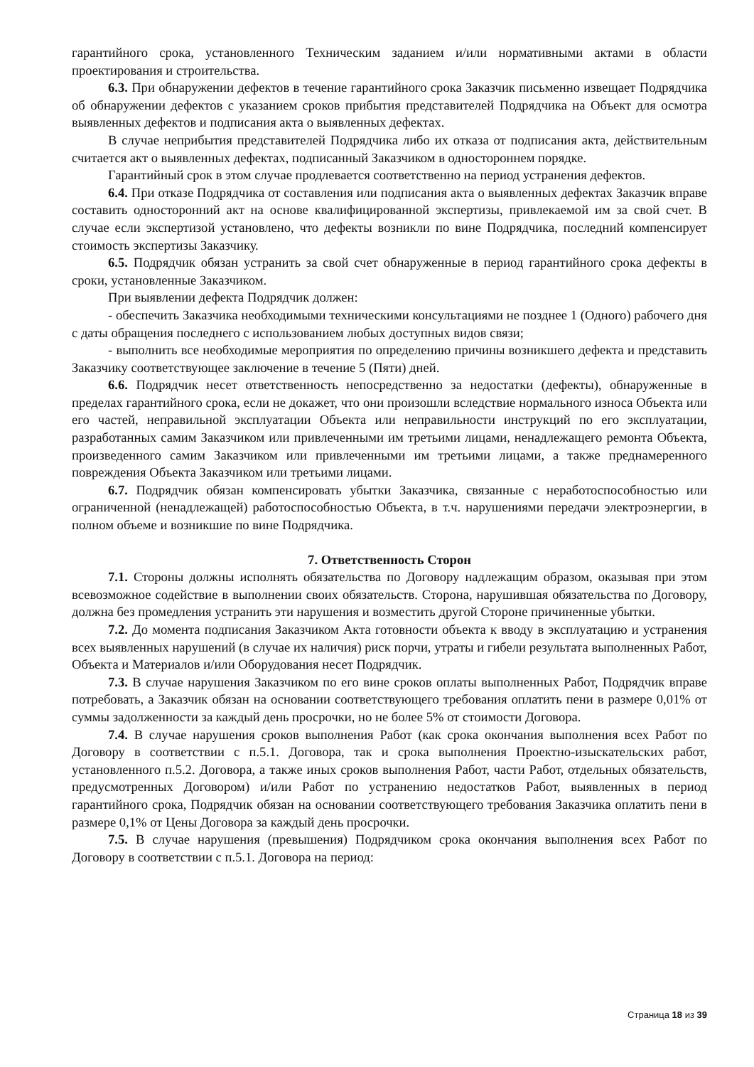гарантийного срока, установленного Техническим заданием и/или нормативными актами в области проектирования и строительства.
6.3. При обнаружении дефектов в течение гарантийного срока Заказчик письменно извещает Подрядчика об обнаружении дефектов с указанием сроков прибытия представителей Подрядчика на Объект для осмотра выявленных дефектов и подписания акта о выявленных дефектах.
В случае неприбытия представителей Подрядчика либо их отказа от подписания акта, действительным считается акт о выявленных дефектах, подписанный Заказчиком в одностороннем порядке.
Гарантийный срок в этом случае продлевается соответственно на период устранения дефектов.
6.4. При отказе Подрядчика от составления или подписания акта о выявленных дефектах Заказчик вправе составить односторонний акт на основе квалифицированной экспертизы, привлекаемой им за свой счет. В случае если экспертизой установлено, что дефекты возникли по вине Подрядчика, последний компенсирует стоимость экспертизы Заказчику.
6.5. Подрядчик обязан устранить за свой счет обнаруженные в период гарантийного срока дефекты в сроки, установленные Заказчиком.
При выявлении дефекта Подрядчик должен:
- обеспечить Заказчика необходимыми техническими консультациями не позднее 1 (Одного) рабочего дня с даты обращения последнего с использованием любых доступных видов связи;
- выполнить все необходимые мероприятия по определению причины возникшего дефекта и представить Заказчику соответствующее заключение в течение 5 (Пяти) дней.
6.6. Подрядчик несет ответственность непосредственно за недостатки (дефекты), обнаруженные в пределах гарантийного срока, если не докажет, что они произошли вследствие нормального износа Объекта или его частей, неправильной эксплуатации Объекта или неправильности инструкций по его эксплуатации, разработанных самим Заказчиком или привлеченными им третьими лицами, ненадлежащего ремонта Объекта, произведенного самим Заказчиком или привлеченными им третьими лицами, а также преднамеренного повреждения Объекта Заказчиком или третьими лицами.
6.7. Подрядчик обязан компенсировать убытки Заказчика, связанные с неработоспособностью или ограниченной (ненадлежащей) работоспособностью Объекта, в т.ч. нарушениями передачи электроэнергии, в полном объеме и возникшие по вине Подрядчика.
7. Ответственность Сторон
7.1. Стороны должны исполнять обязательства по Договору надлежащим образом, оказывая при этом всевозможное содействие в выполнении своих обязательств. Сторона, нарушившая обязательства по Договору, должна без промедления устранить эти нарушения и возместить другой Стороне причиненные убытки.
7.2. До момента подписания Заказчиком Акта готовности объекта к вводу в эксплуатацию и устранения всех выявленных нарушений (в случае их наличия) риск порчи, утраты и гибели результата выполненных Работ, Объекта и Материалов и/или Оборудования несет Подрядчик.
7.3. В случае нарушения Заказчиком по его вине сроков оплаты выполненных Работ, Подрядчик вправе потребовать, а Заказчик обязан на основании соответствующего требования оплатить пени в размере 0,01% от суммы задолженности за каждый день просрочки, но не более 5% от стоимости Договора.
7.4. В случае нарушения сроков выполнения Работ (как срока окончания выполнения всех Работ по Договору в соответствии с п.5.1. Договора, так и срока выполнения Проектно-изыскательских работ, установленного п.5.2. Договора, а также иных сроков выполнения Работ, части Работ, отдельных обязательств, предусмотренных Договором) и/или Работ по устранению недостатков Работ, выявленных в период гарантийного срока, Подрядчик обязан на основании соответствующего требования Заказчика оплатить пени в размере 0,1% от Цены Договора за каждый день просрочки.
7.5. В случае нарушения (превышения) Подрядчиком срока окончания выполнения всех Работ по Договору в соответствии с п.5.1. Договора на период:
Страница 18 из 39